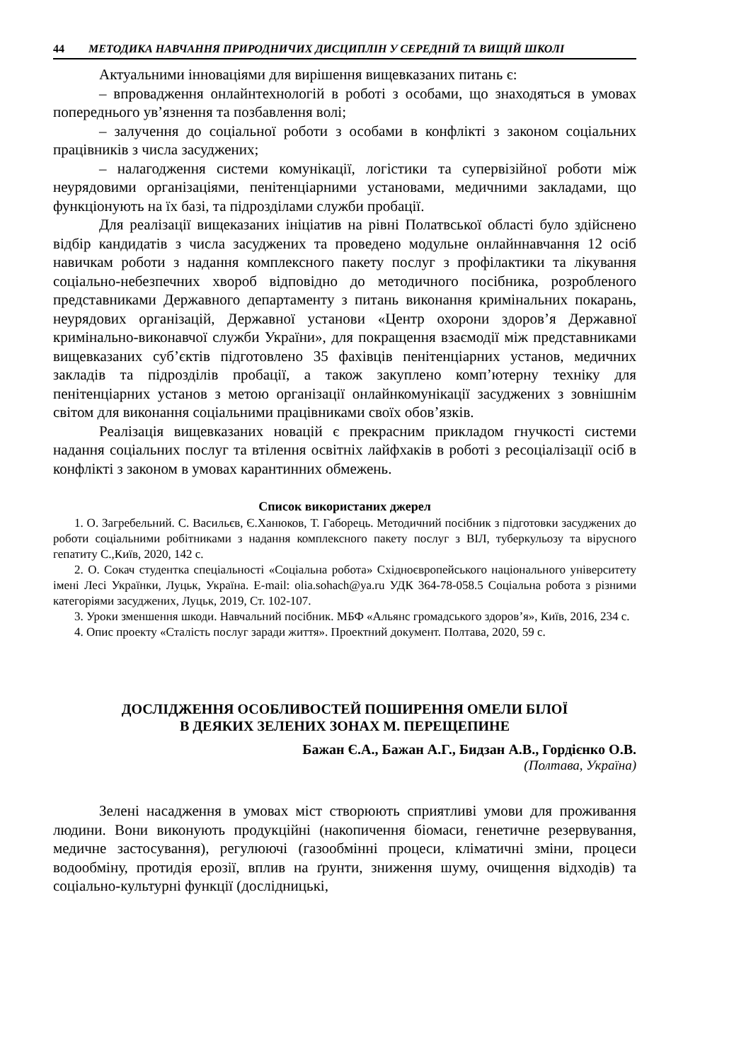44 МЕТОДИКА НАВЧАННЯ ПРИРОДНИЧИХ ДИСЦИПЛІН У СЕРЕДНІЙ ТА ВИЩІЙ ШКОЛІ
Актуальними інноваціями для вирішення вищевказаних питань є:
– впровадження онлайнтехнологій в роботі з особами, що знаходяться в умовах попереднього ув’язнення та позбавлення волі;
– залучення до соціальної роботи з особами в конфлікті з законом соціальних працівників з числа засуджених;
– налагодження системи комунікації, логістики та супервізійної роботи між неурядовими організаціями, пенітенціарними установами, медичними закладами, що функціонують на їх базі, та підрозділами служби пробації.
Для реалізації вищеказаних ініціатив на рівні Полатвської області було здійснено відбір кандидатів з числа засуджених та проведено модульне онлайннавчання 12 осіб навичкам роботи з надання комплексного пакету послуг з профілактики та лікування соціально-небезпечних хвороб відповідно до методичного посібника, розробленого представниками Державного департаменту з питань виконання кримінальних покарань, неурядових організацій, Державної установи «Центр охорони здоров’я Державної кримінально-виконавчої служби України», для покращення взаємодії між представниками вищевказаних суб’єктів підготовлено 35 фахівців пенітенціарних установ, медичних закладів та підрозділів пробації, а також закуплено комп’ютерну техніку для пенітенціарних установ з метою організації онлайнкомунікації засуджених з зовнішнім світом для виконання соціальними працівниками своїх обов’язків.
Реалізація вищевказаних новацій є прекрасним прикладом гнучкості системи надання соціальних послуг та втілення освітніх лайфхаків в роботі з ресоціалізації осіб в конфлікті з законом в умовах карантинних обмежень.
Список використаних джерел
1. О. Загребельний. С. Васильєв, Є.Ханюков, Т. Габорець. Методичний посібник з підготовки засуджених до роботи соціальними робітниками з надання комплексного пакету послуг з ВІЛ, туберкульозу та вірусного гепатиту С.,Київ, 2020, 142 с.
2. О. Сокач студентка спеціальності «Соціальна робота» Східноєвропейського національного університету імені Лесі Українки, Луцьк, Україна. E-mail: olia.sohach@ya.ru УДК 364-78-058.5 Соціальна робота з різними категоріями засуджених, Луцьк, 2019, Ст. 102-107.
3. Уроки зменшення шкоди. Навчальний посібник. МБФ «Альянс громадського здоров’я», Київ, 2016, 234 с.
4. Опис проекту «Сталість послуг заради життя». Проектний документ. Полтава, 2020, 59 с.
ДОСЛІДЖЕННЯ ОСОБЛИВОСТЕЙ ПОШИРЕННЯ ОМЕЛИ БІЛОЇ
В ДЕЯКИХ ЗЕЛЕНИХ ЗОНАХ М. ПЕРЕЩЕПИНЕ
Бажан Є.А., Бажан А.Г., Бидзан А.В., Гордієнко О.В.
(Полтава, Україна)
Зелені насадження в умовах міст створюють сприятливі умови для проживання людини. Вони виконують продукційні (накопичення біомаси, генетичне резервування, медичне застосування), регулюючі (газообмінні процеси, кліматичні зміни, процеси водообміну, протидія ерозії, вплив на ґрунти, зниження шуму, очищення відходів) та соціально-культурні функції (дослідницькі,